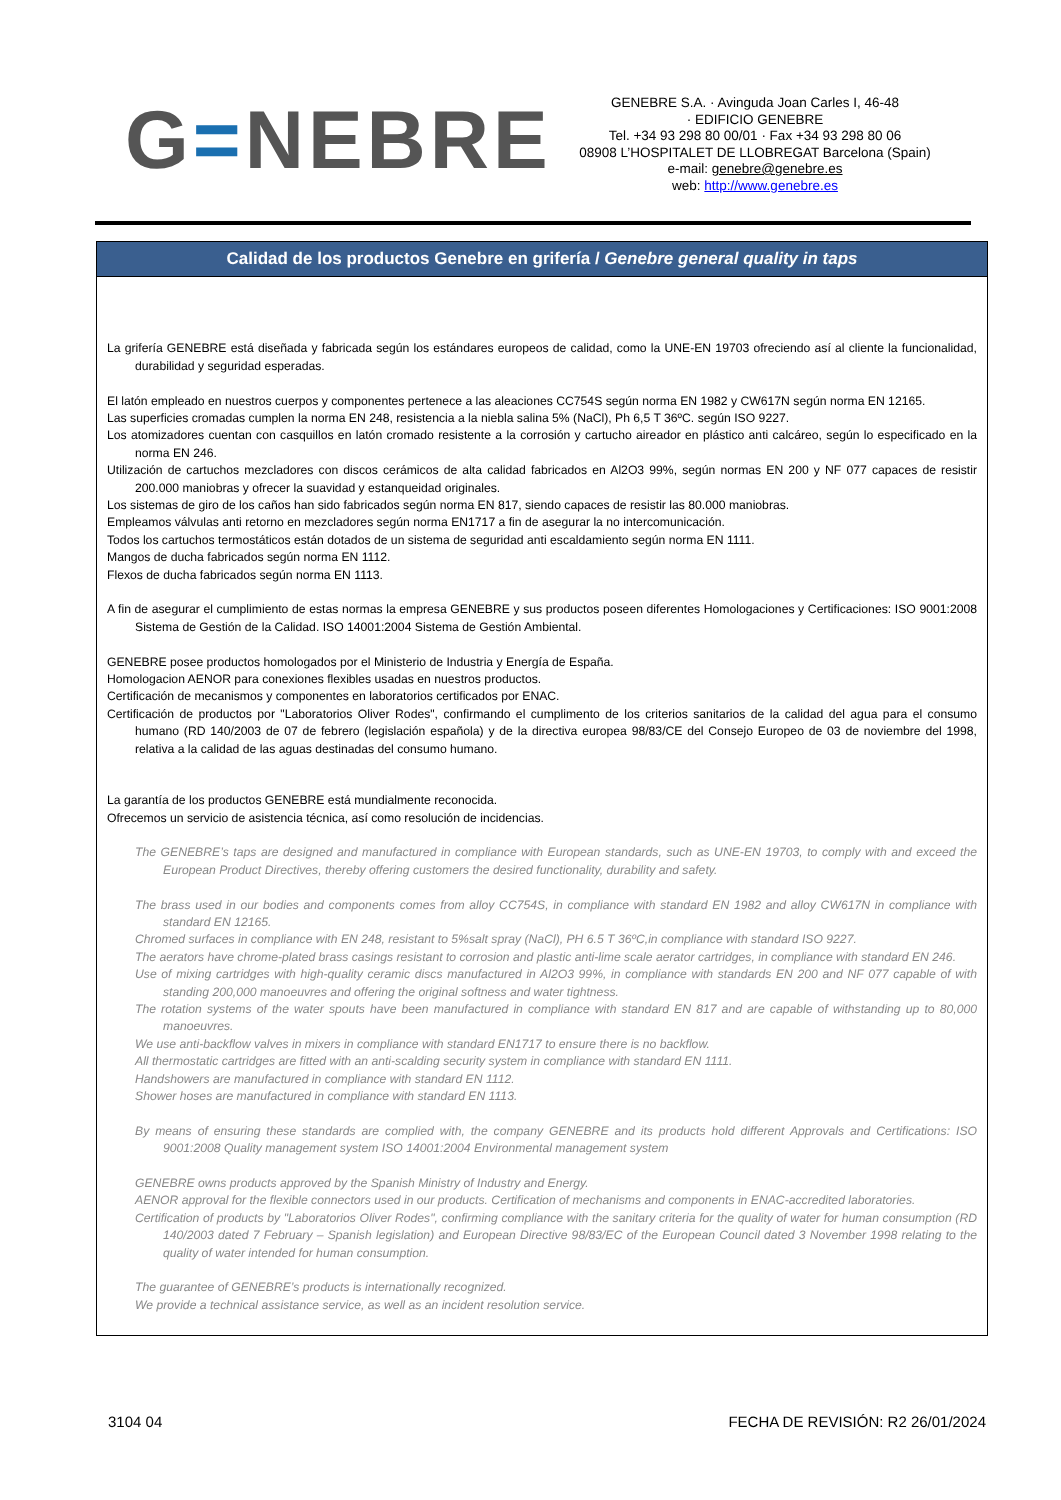G=NEBRE
GENEBRE S.A. · Avinguda Joan Carles I, 46-48
· EDIFICIO GENEBRE
Tel. +34 93 298 80 00/01 · Fax +34 93 298 80 06
08908 L’HOSPITALET DE LLOBREGAT Barcelona (Spain)
e-mail: genebre@genebre.es
web: http://www.genebre.es
Calidad de los productos Genebre en grifería / Genebre general quality in taps
La grifería GENEBRE está diseñada y fabricada según los estándares europeos de calidad, como la UNE-EN 19703 ofreciendo así al cliente la funcionalidad, durabilidad y seguridad esperadas.
El latón empleado en nuestros cuerpos y componentes pertenece a las aleaciones CC754S según norma EN 1982 y CW617N según norma EN 12165.
Las superficies cromadas cumplen la norma EN 248, resistencia a la niebla salina 5% (NaCl), Ph 6,5 T 36ºC. según ISO 9227.
Los atomizadores cuentan con casquillos en latón cromado resistente a la corrosión y cartucho aireador en plástico anti calcáreo, según lo especificado en la norma EN 246.
Utilización de cartuchos mezcladores con discos cerámicos de alta calidad fabricados en Al2O3 99%, según normas EN 200 y NF 077 capaces de resistir 200.000 maniobras y ofrecer la suavidad y estanqueidad originales.
Los sistemas de giro de los caños han sido fabricados según norma EN 817, siendo capaces de resistir las 80.000 maniobras.
Empleamos válvulas anti retorno en mezcladores según norma EN1717 a fin de asegurar la no intercomunicación.
Todos los cartuchos termostáticos están dotados de un sistema de seguridad anti escaldamiento según norma EN 1111.
Mangos de ducha fabricados según norma EN 1112.
Flexos de ducha fabricados según norma EN 1113.
A fin de asegurar el cumplimiento de estas normas la empresa GENEBRE y sus productos poseen diferentes Homologaciones y Certificaciones: ISO 9001:2008 Sistema de Gestión de la Calidad. ISO 14001:2004 Sistema de Gestión Ambiental.
GENEBRE posee productos homologados por el Ministerio de Industria y Energía de España.
Homologacion AENOR para conexiones flexibles usadas en nuestros productos.
Certificación de mecanismos y componentes en laboratorios certificados por ENAC.
Certificación de productos por "Laboratorios Oliver Rodes", confirmando el cumplimento de los criterios sanitarios de la calidad del agua para el consumo humano (RD 140/2003 de 07 de febrero (legislación española) y de la directiva europea 98/83/CE del Consejo Europeo de 03 de noviembre del 1998, relativa a la calidad de las aguas destinadas del consumo humano.
La garantía de los productos GENEBRE está mundialmente reconocida.
Ofrecemos un servicio de asistencia técnica, así como resolución de incidencias.
The GENEBRE’s taps are designed and manufactured in compliance with European standards, such as UNE-EN 19703, to comply with and exceed the European Product Directives, thereby offering customers the desired functionality, durability and safety.
The brass used in our bodies and components comes from alloy CC754S, in compliance with standard EN 1982 and alloy CW617N in compliance with standard EN 12165.
Chromed surfaces in compliance with EN 248, resistant to 5%salt spray (NaCl), PH 6.5 T 36ºC,in compliance with standard ISO 9227.
The aerators have chrome-plated brass casings resistant to corrosion and plastic anti-lime scale aerator cartridges, in compliance with standard EN 246.
Use of mixing cartridges with high-quality ceramic discs manufactured in Al2O3 99%, in compliance with standards EN 200 and NF 077 capable of with standing 200,000 manoeuvres and offering the original softness and water tightness.
The rotation systems of the water spouts have been manufactured in compliance with standard EN 817 and are capable of withstanding up to 80,000 manoeuvres.
We use anti-backflow valves in mixers in compliance with standard EN1717 to ensure there is no backflow.
All thermostatic cartridges are fitted with an anti-scalding security system in compliance with standard EN 1111.
Handshowers are manufactured in compliance with standard EN 1112.
Shower hoses are manufactured in compliance with standard EN 1113.
By means of ensuring these standards are complied with, the company GENEBRE and its products hold different Approvals and Certifications: ISO 9001:2008 Quality management system ISO 14001:2004 Environmental management system
GENEBRE owns products approved by the Spanish Ministry of Industry and Energy.
AENOR approval for the flexible connectors used in our products. Certification of mechanisms and components in ENAC-accredited laboratories.
Certification of products by "Laboratorios Oliver Rodes", confirming compliance with the sanitary criteria for the quality of water for human consumption (RD 140/2003 dated 7 February – Spanish legislation) and European Directive 98/83/EC of the European Council dated 3 November 1998 relating to the quality of water intended for human consumption.
The guarantee of GENEBRE’s products is internationally recognized.
We provide a technical assistance service, as well as an incident resolution service.
3104 04 FECHA DE REVISIÓN: R2 26/01/2024